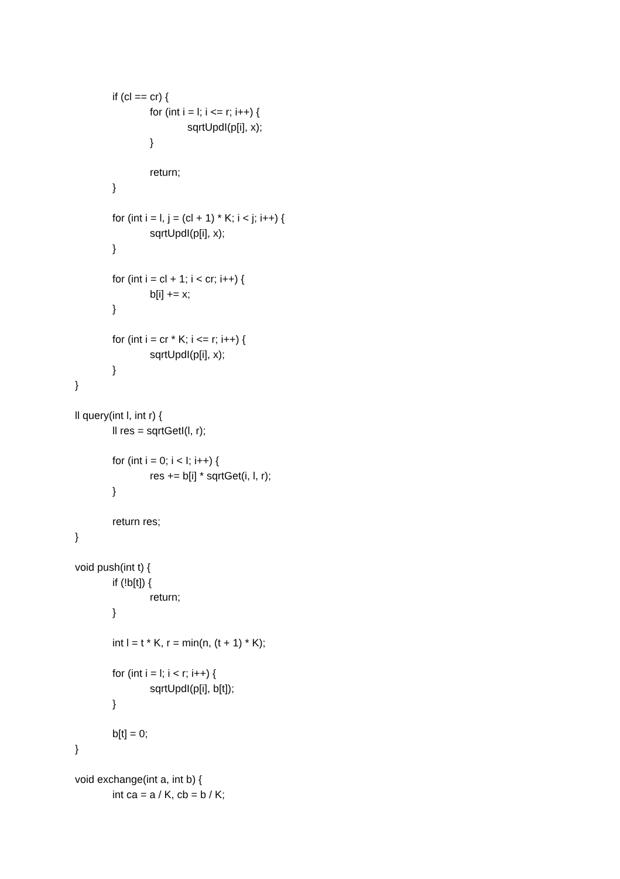if (cl == cr) {
for (int i = l; i <= r; i++) {
sqrtUpdI(p[i], x);
}
return;
}
for (int i = l, j = (cl + 1) * K; i < j; i++) {
sqrtUpdI(p[i], x);
}
for (int i = cl + 1; i < cr; i++) {
b[i] += x;
}
for (int i = cr * K; i <= r; i++) {
sqrtUpdI(p[i], x);
}
}
ll query(int l, int r) {
ll res = sqrtGetI(l, r);
for (int i = 0; i < I; i++) {
res += b[i] * sqrtGet(i, l, r);
}
return res;
}
void push(int t) {
if (!b[t]) {
return;
}
int l = t * K, r = min(n, (t + 1) * K);
for (int i = l; i < r; i++) {
sqrtUpdI(p[i], b[t]);
}
b[t] = 0;
}
void exchange(int a, int b) {
int ca = a / K, cb = b / K;